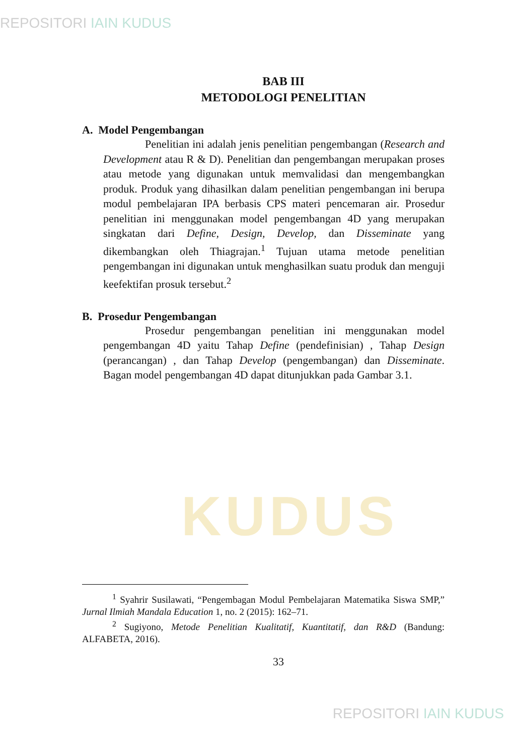REPOSITORI IAIN KUDUS
KUDUS
BAB III
METODOLOGI PENELITIAN
A. Model Pengembangan
Penelitian ini adalah jenis penelitian pengembangan (Research and Development atau R & D). Penelitian dan pengembangan merupakan proses atau metode yang digunakan untuk memvalidasi dan mengembangkan produk. Produk yang dihasilkan dalam penelitian pengembangan ini berupa modul pembelajaran IPA berbasis CPS materi pencemaran air. Prosedur penelitian ini menggunakan model pengembangan 4D yang merupakan singkatan dari Define, Design, Develop, dan Disseminate yang dikembangkan oleh Thiagrajan.<sup>1</sup> Tujuan utama metode penelitian pengembangan ini digunakan untuk menghasilkan suatu produk dan menguji keefektifan prosuk tersebut.<sup>2</sup>
B. Prosedur Pengembangan
Prosedur pengembangan penelitian ini menggunakan model pengembangan 4D yaitu Tahap Define (pendefinisian) , Tahap Design (perancangan) , dan Tahap Develop (pengembangan) dan Disseminate. Bagan model pengembangan 4D dapat ditunjukkan pada Gambar 3.1.
<sup>1</sup> Syahrir Susilawati, “Pengembagan Modul Pembelajaran Matematika Siswa SMP,” Jurnal Ilmiah Mandala Education 1, no. 2 (2015): 162–71.
<sup>2</sup> Sugiyono, Metode Penelitian Kualitatif, Kuantitatif, dan R&D (Bandung: ALFABETA, 2016).
33
REPOSITORI IAIN KUDUS